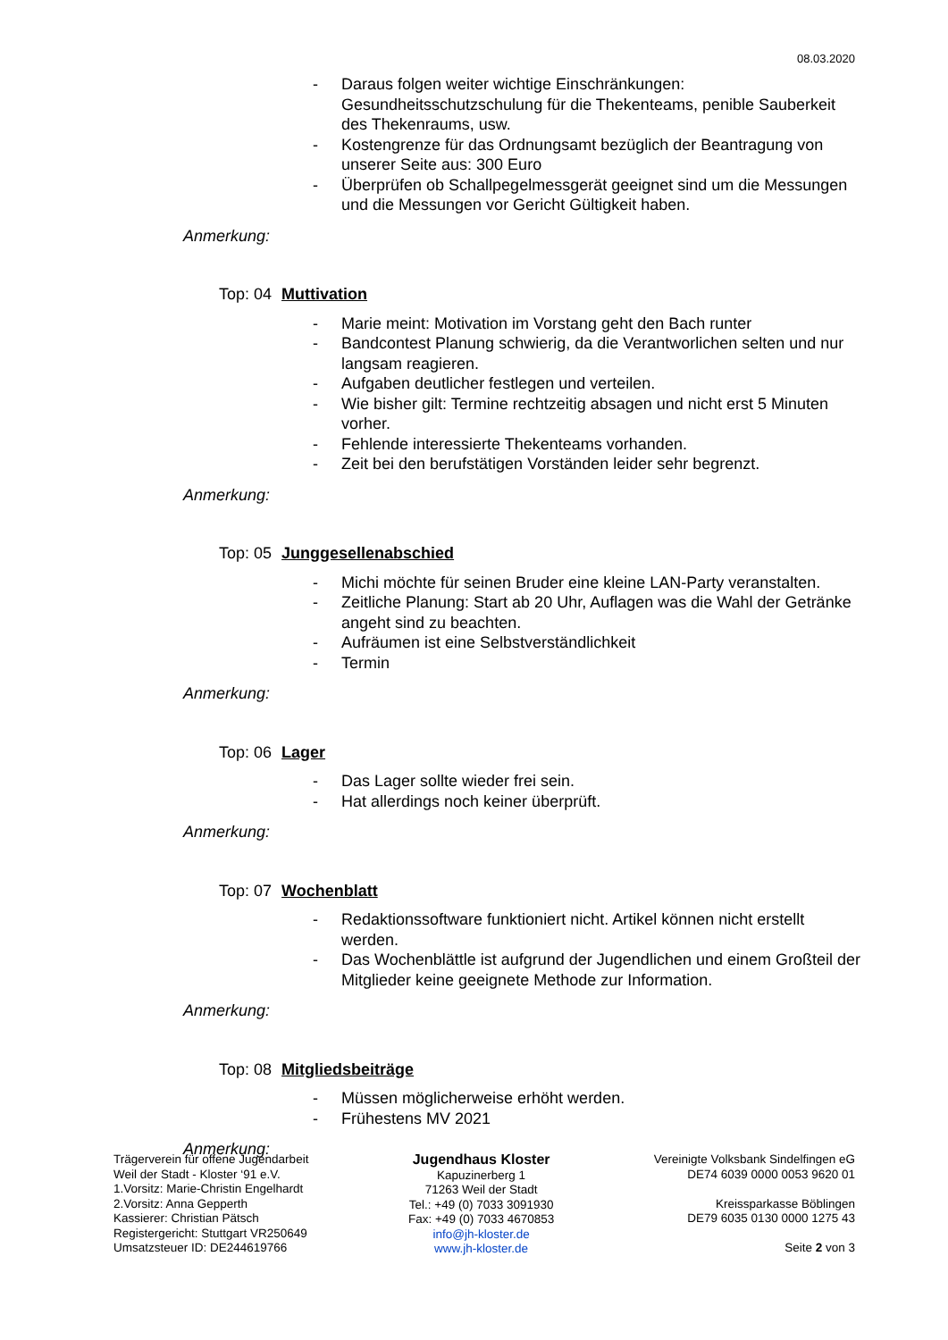08.03.2020
- Daraus folgen weiter wichtige Einschränkungen: Gesundheitsschutzschulung für die Thekenteams, penible Sauberkeit des Thekenraums, usw.
- Kostengrenze für das Ordnungsamt bezüglich der Beantragung von unserer Seite aus: 300 Euro
- Überprüfen ob Schallpegelmessgerät geeignet sind um die Messungen und die Messungen vor Gericht Gültigkeit haben.
Anmerkung:
Top: 04 Muttivation
- Marie meint: Motivation im Vorstang geht den Bach runter
- Bandcontest Planung schwierig, da die Verantworlichen selten und nur langsam reagieren.
- Aufgaben deutlicher festlegen und verteilen.
- Wie bisher gilt: Termine rechtzeitig absagen und nicht erst 5 Minuten vorher.
- Fehlende interessierte Thekenteams vorhanden.
- Zeit bei den berufstätigen Vorständen leider sehr begrenzt.
Anmerkung:
Top: 05 Junggesellenabschied
- Michi möchte für seinen Bruder eine kleine LAN-Party veranstalten.
- Zeitliche Planung: Start ab 20 Uhr, Auflagen was die Wahl der Getränke angeht sind zu beachten.
- Aufräumen ist eine Selbstverständlichkeit
- Termin
Anmerkung:
Top: 06 Lager
- Das Lager sollte wieder frei sein.
- Hat allerdings noch keiner überprüft.
Anmerkung:
Top: 07 Wochenblatt
- Redaktionssoftware funktioniert nicht. Artikel können nicht erstellt werden.
- Das Wochenblättle ist aufgrund der Jugendlichen und einem Großteil der Mitglieder keine geeignete Methode zur Information.
Anmerkung:
Top: 08 Mitgliedsbeiträge
- Müssen möglicherweise erhöht werden.
- Frühestens MV 2021
Anmerkung:
Trägerverein für offene Jugendarbeit
Weil der Stadt - Kloster ‘91 e.V.
1.Vorsitz: Marie-Christin Engelhardt
2.Vorsitz: Anna Gepperth
Kassierer: Christian Pätsch
Registergericht: Stuttgart VR250649
Umsatzsteuer ID: DE244619766
Jugendhaus Kloster
Kapuzinerberg 1
71263 Weil der Stadt
Tel.: +49 (0) 7033 3091930
Fax: +49 (0) 7033 4670853
info@jh-kloster.de
www.jh-kloster.de
Vereinigte Volksbank Sindelfingen eG
DE74 6039 0000 0053 9620 01
Kreissparkasse Böblingen
DE79 6035 0130 0000 1275 43
Seite 2 von 3